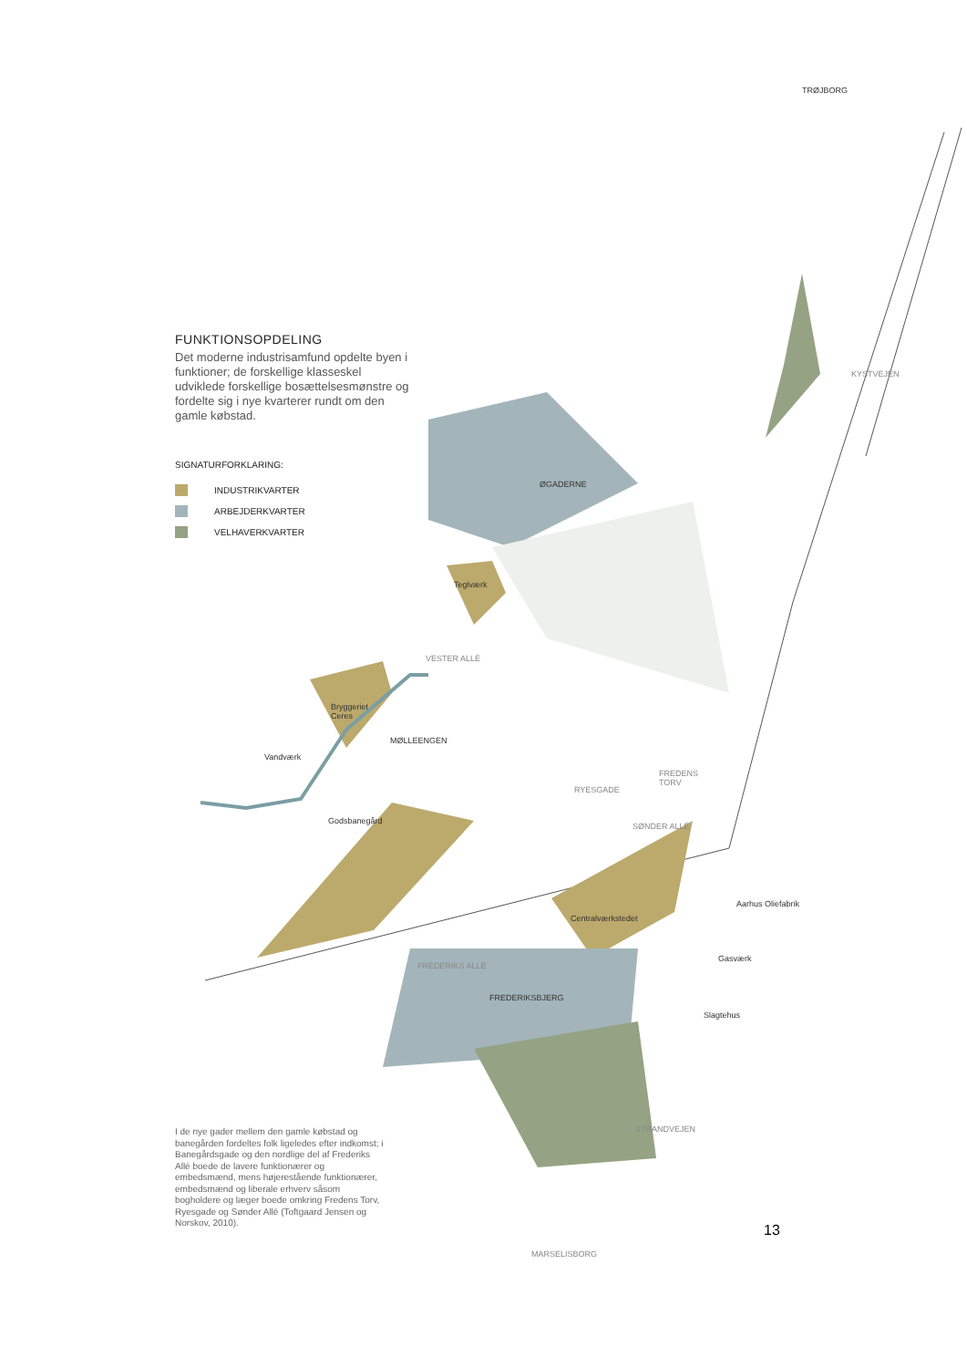FUNKTIONSOPDELING
Det moderne industrisamfund opdelte byen i funktioner; de forskellige klasseskel udviklede forskellige bosættelsesmønstre og fordelte sig i nye kvarterer rundt om den gamle købstad.
SIGNATURFORKLARING:
INDUSTRIKVARTER
ARBEJDERKVARTER
VELHAVERKVARTER
TRØJBORG
KYSTVEJEN
ØGADERNE
Teglværk
VESTER ALLÉ
Bryggeriet
Ceres
MØLLEENGEN
Vandværk
FREDENS
TORV
RYESGADE
Godsbanegård
SØNDER ALLÉ
Aarhus Oliefabrik
Centralværkstedet
Gasværk
FREDERIKS ALLÉ
FREDERIKSBJERG
Slagtehus
STRANDVEJEN
MARSELISBORG
I de nye gader mellem den gamle købstad og banegården fordeltes folk ligeledes efter indkomst; i Banegårdsgade og den nordlige del af Frederiks Allé boede de lavere funktionærer og embedsmænd, mens højerestående funktionærer, embedsmænd og liberale erhverv såsom bogholdere og læger boede omkring Fredens Torv, Ryesgade og Sønder Allé (Toftgaard Jensen og Norskov, 2010).
13